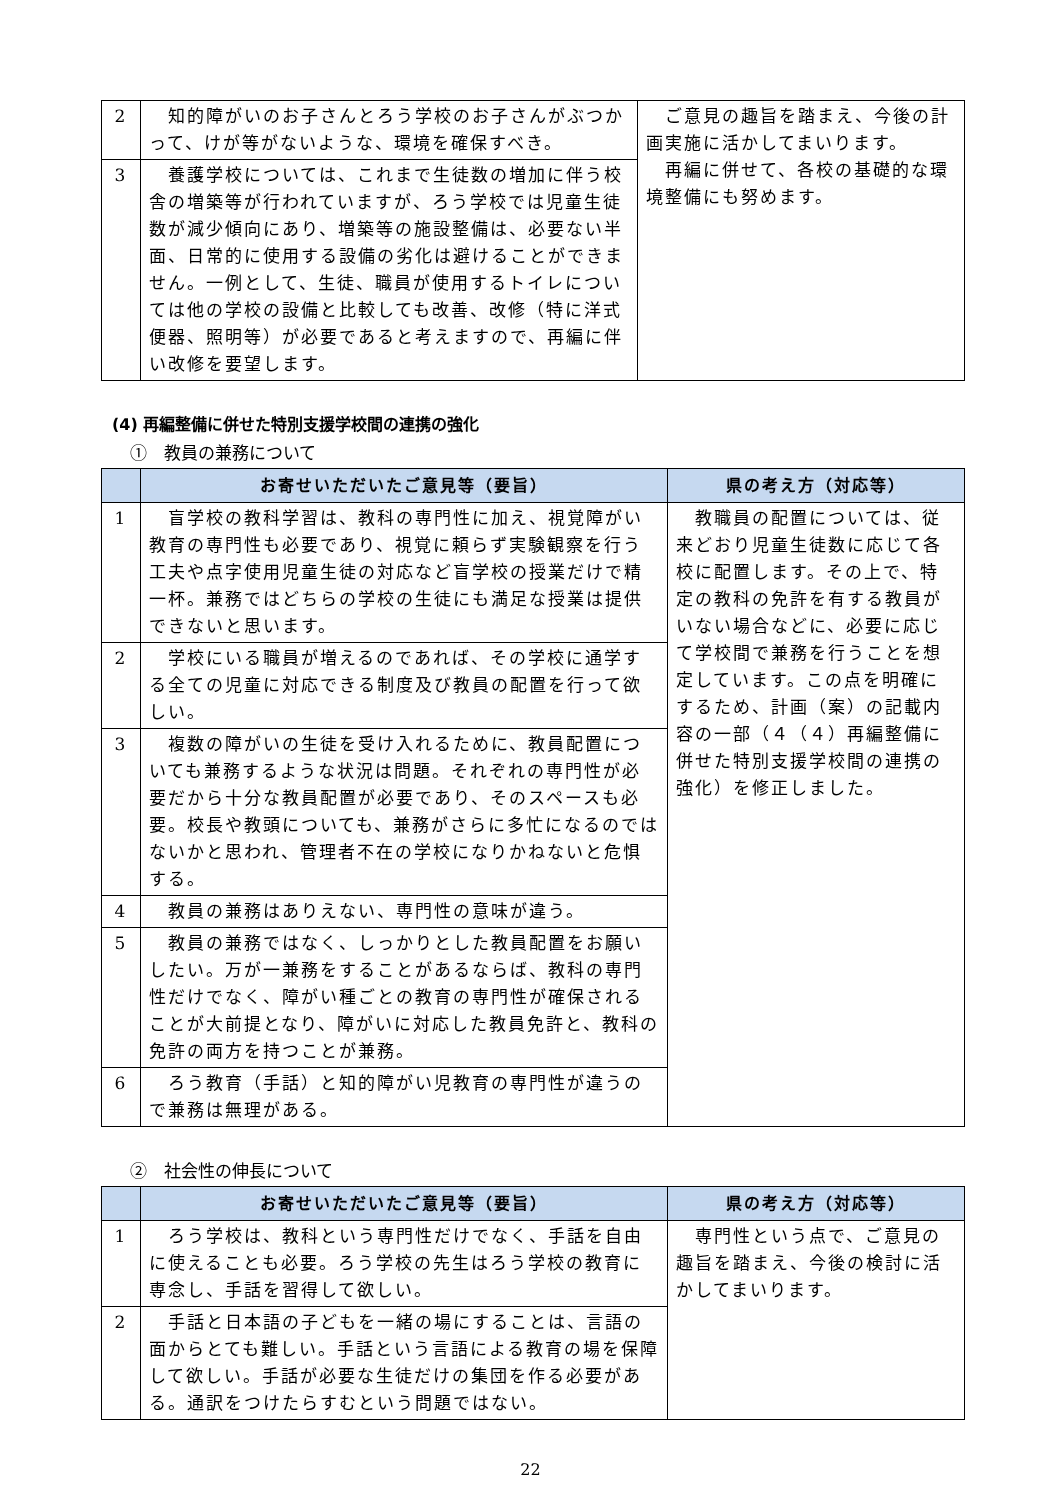| 2 | 知的障がいのお子さんとろう学校のお子さんがぶつかって、けが等がないような、環境を確保すべき。 | ご意見の趣旨を踏まえ、今後の計画実施に活かしてまいります。 再編に併せて、各校の基礎的な環境整備にも努めます。 |
| 3 | 養護学校については、これまで生徒数の増加に伴う校舎の増築等が行われていますが、ろう学校では児童生徒数が減少傾向にあり、増築等の施設整備は、必要ない半面、日常的に使用する設備の劣化は避けることができません。一例として、生徒、職員が使用するトイレについては他の学校の設備と比較しても改善、改修（特に洋式便器、照明等）が必要であると考えますので、再編に伴い改修を要望します。 | |
(4) 再編整備に併せた特別支援学校間の連携の強化
①　教員の兼務について
| | お寄せいただいたご意見等（要旨） | 県の考え方（対応等） |
| --- | --- | --- |
| 1 | 盲学校の教科学習は、教科の専門性に加え、視覚障がい教育の専門性も必要であり、視覚に頼らず実験観察を行う工夫や点字使用児童生徒の対応など盲学校の授業だけで精一杯。兼務ではどちらの学校の生徒にも満足な授業は提供できないと思います。 | 教職員の配置については、従来どおり児童生徒数に応じて各校に配置します。その上で、特定の教科の免許を有する教員がいない場合などに、必要に応じて学校間で兼務を行うことを想定しています。この点を明確にするため、計画（案）の記載内容の一部（４（４）再編整備に併せた特別支援学校間の連携の強化）を修正しました。 |
| 2 | 学校にいる職員が増えるのであれば、その学校に通学する全ての児童に対応できる制度及び教員の配置を行って欲しい。 | |
| 3 | 複数の障がいの生徒を受け入れるために、教員配置についても兼務するような状況は問題。それぞれの専門性が必要だから十分な教員配置が必要であり、そのスペースも必要。校長や教頭についても、兼務がさらに多忙になるのではないかと思われ、管理者不在の学校になりかねないと危惧する。 | |
| 4 | 教員の兼務はありえない、専門性の意味が違う。 | |
| 5 | 教員の兼務ではなく、しっかりとした教員配置をお願いしたい。万が一兼務をすることがあるならば、教科の専門性だけでなく、障がい種ごとの教育の専門性が確保されることが大前提となり、障がいに対応した教員免許と、教科の免許の両方を持つことが兼務。 | |
| 6 | ろう教育（手話）と知的障がい児教育の専門性が違うので兼務は無理がある。 | |
②　社会性の伸長について
| | お寄せいただいたご意見等（要旨） | 県の考え方（対応等） |
| --- | --- | --- |
| 1 | ろう学校は、教科という専門性だけでなく、手話を自由に使えることも必要。ろう学校の先生はろう学校の教育に専念し、手話を習得して欲しい。 | 専門性という点で、ご意見の趣旨を踏まえ、今後の検討に活かしてまいります。 |
| 2 | 手話と日本語の子どもを一緒の場にすることは、言語の面からとても難しい。手話という言語による教育の場を保障して欲しい。手話が必要な生徒だけの集団を作る必要がある。通訳をつけたらすむという問題ではない。 | |
22